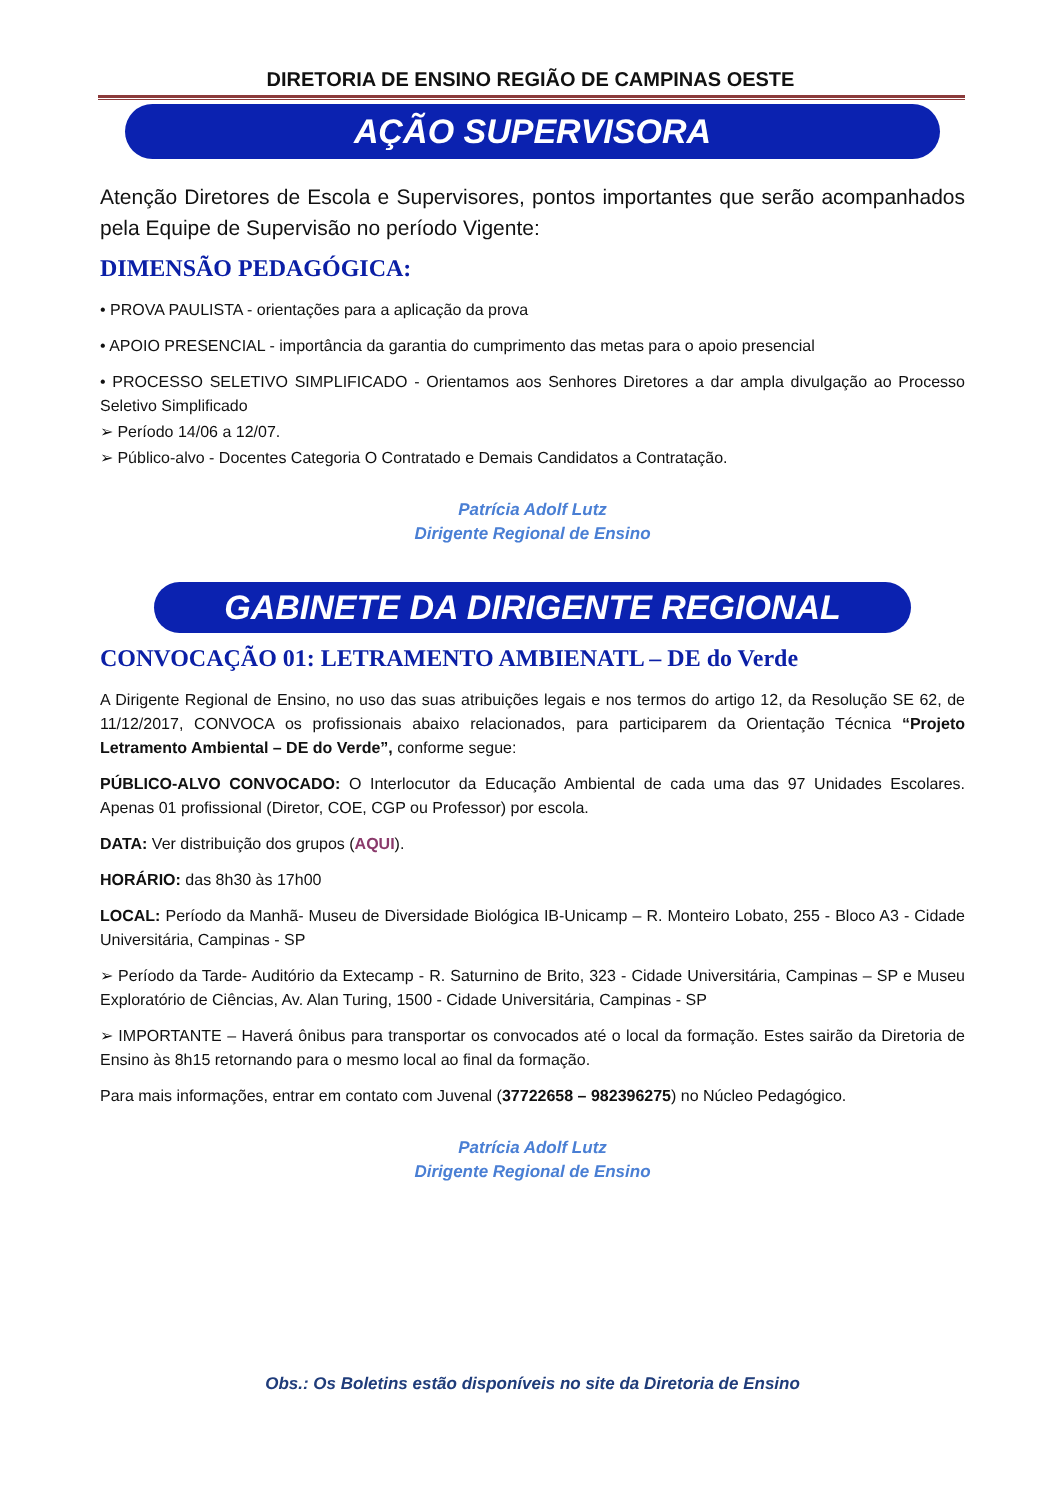DIRETORIA DE ENSINO REGIÃO DE CAMPINAS OESTE
AÇÃO SUPERVISORA
Atenção Diretores de Escola e Supervisores, pontos importantes que serão acompanhados pela Equipe de Supervisão no período Vigente:
DIMENSÃO PEDAGÓGICA:
• PROVA PAULISTA - orientações para a aplicação da prova
• APOIO PRESENCIAL - importância da garantia do cumprimento das metas para o apoio presencial
• PROCESSO SELETIVO SIMPLIFICADO - Orientamos aos Senhores Diretores a dar ampla divulgação ao Processo Seletivo Simplificado
➢ Período 14/06 a 12/07.
➢ Público-alvo - Docentes Categoria O Contratado e Demais Candidatos a Contratação.
Patrícia Adolf Lutz
Dirigente Regional de Ensino
GABINETE DA DIRIGENTE REGIONAL
CONVOCAÇÃO 01: LETRAMENTO AMBIENATL – DE do Verde
A Dirigente Regional de Ensino, no uso das suas atribuições legais e nos termos do artigo 12, da Resolução SE 62, de 11/12/2017, CONVOCA os profissionais abaixo relacionados, para participarem da Orientação Técnica “Projeto Letramento Ambiental – DE do Verde”, conforme segue:
PÚBLICO-ALVO CONVOCADO: O Interlocutor da Educação Ambiental de cada uma das 97 Unidades Escolares. Apenas 01 profissional (Diretor, COE, CGP ou Professor) por escola.
DATA: Ver distribuição dos grupos (AQUI).
HORÁRIO: das 8h30 às 17h00
LOCAL: Período da Manhã- Museu de Diversidade Biológica IB-Unicamp – R. Monteiro Lobato, 255 - Bloco A3 - Cidade Universitária, Campinas - SP
➢ Período da Tarde- Auditório da Extecamp - R. Saturnino de Brito, 323 - Cidade Universitária, Campinas – SP e Museu Exploratório de Ciências, Av. Alan Turing, 1500 - Cidade Universitária, Campinas - SP
➢ IMPORTANTE – Haverá ônibus para transportar os convocados até o local da formação. Estes sairão da Diretoria de Ensino às 8h15 retornando para o mesmo local ao final da formação.
Para mais informações, entrar em contato com Juvenal (37722658 – 982396275) no Núcleo Pedagógico.
Patrícia Adolf Lutz
Dirigente Regional de Ensino
Obs.: Os Boletins estão disponíveis no site da Diretoria de Ensino